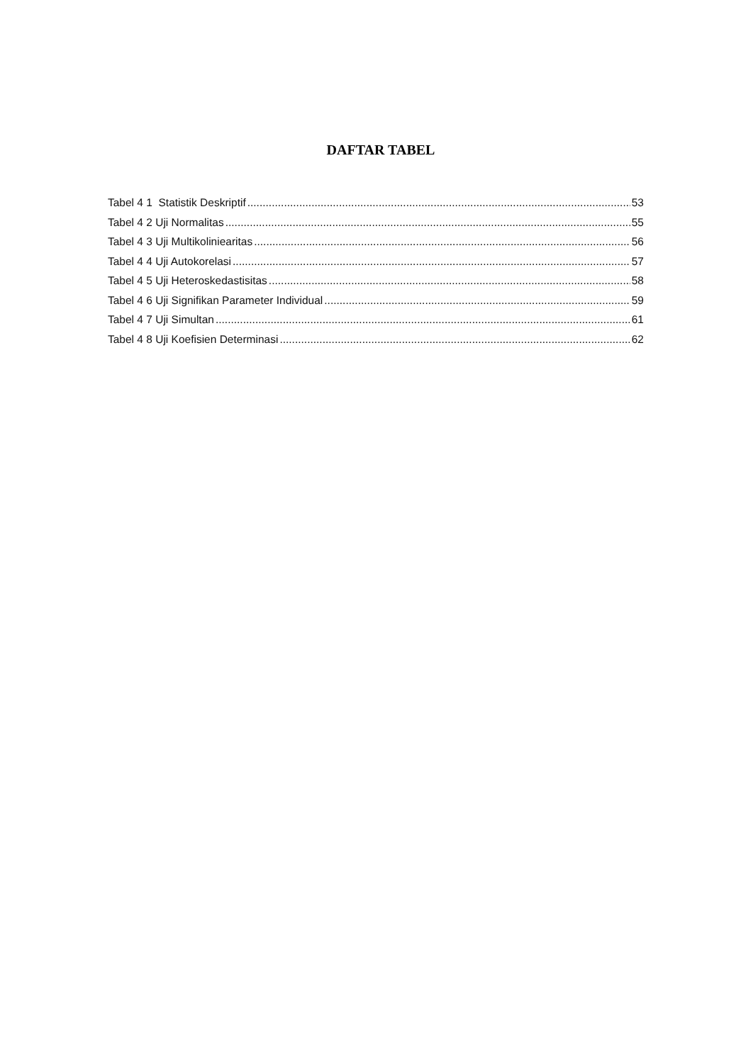DAFTAR TABEL
Tabel 4 1 Statistik Deskriptif 53
Tabel 4 2 Uji Normalitas 55
Tabel 4 3 Uji Multikoliniearitas 56
Tabel 4 4 Uji Autokorelasi 57
Tabel 4 5 Uji Heteroskedastisitas 58
Tabel 4 6 Uji Signifikan Parameter Individual 59
Tabel 4 7 Uji Simultan 61
Tabel 4 8 Uji Koefisien Determinasi 62